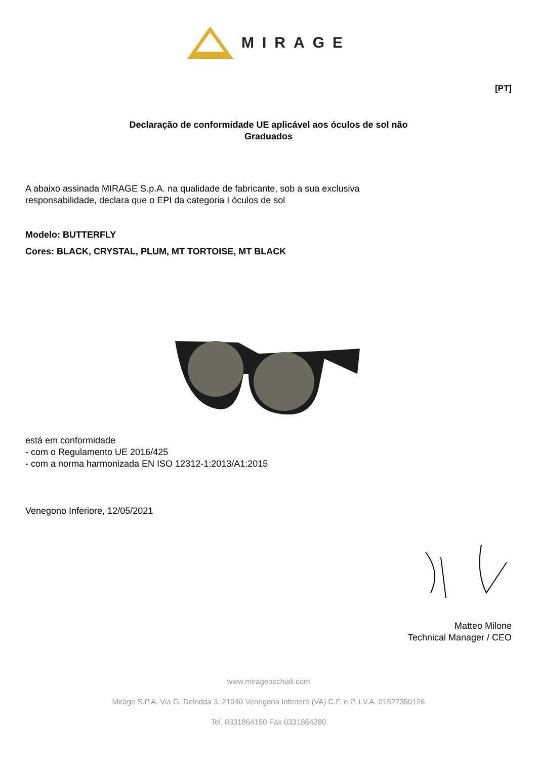MIRAGE
[PT]
Declaração de conformidade UE aplicável aos óculos de sol não
Graduados
A abaixo assinada MIRAGE S.p.A. na qualidade de fabricante, sob a sua exclusiva
responsabilidade, declara que o EPI da categoria I óculos de sol
Modelo: BUTTERFLY
Cores: BLACK, CRYSTAL, PLUM, MT TORTOISE, MT BLACK
está em conformidade
- com o Regulamento UE 2016/425
- com a norma harmonizada EN ISO 12312-1:2013/A1:2015
Venegono Inferiore, 12/05/2021
Matteo Milone
Technical Manager / CEO
www.mirageocchiali.com
Mirage S.P.A. Via G. Deledda 3, 21040 Venegono Inferiore (VA) C.F. e P. I.V.A. 01527350126
Tel. 0331864150 Fax 0331864280